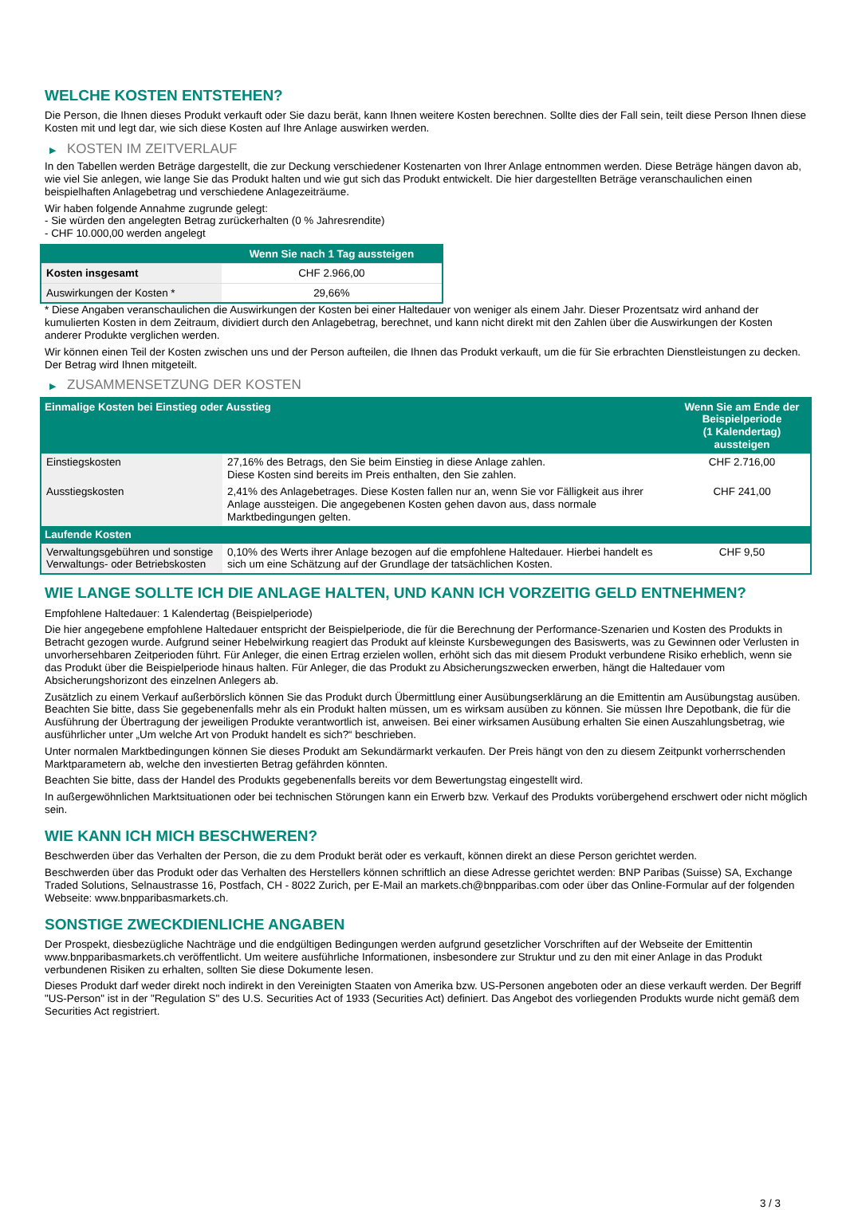WELCHE KOSTEN ENTSTEHEN?
Die Person, die Ihnen dieses Produkt verkauft oder Sie dazu berät, kann Ihnen weitere Kosten berechnen. Sollte dies der Fall sein, teilt diese Person Ihnen diese Kosten mit und legt dar, wie sich diese Kosten auf Ihre Anlage auswirken werden.
▶ KOSTEN IM ZEITVERLAUF
In den Tabellen werden Beträge dargestellt, die zur Deckung verschiedener Kostenarten von Ihrer Anlage entnommen werden. Diese Beträge hängen davon ab, wie viel Sie anlegen, wie lange Sie das Produkt halten und wie gut sich das Produkt entwickelt. Die hier dargestellten Beträge veranschaulichen einen beispielhaften Anlagebetrag und verschiedene Anlagezeiträume.
Wir haben folgende Annahme zugrunde gelegt:
- Sie würden den angelegten Betrag zurückerhalten (0 % Jahresrendite)
- CHF 10.000,00 werden angelegt
| | Wenn Sie nach 1 Tag aussteigen |
| --- | --- |
| Kosten insgesamt | CHF 2.966,00 |
| Auswirkungen der Kosten * | 29,66% |
* Diese Angaben veranschaulichen die Auswirkungen der Kosten bei einer Haltedauer von weniger als einem Jahr. Dieser Prozentsatz wird anhand der kumulierten Kosten in dem Zeitraum, dividiert durch den Anlagebetrag, berechnet, und kann nicht direkt mit den Zahlen über die Auswirkungen der Kosten anderer Produkte verglichen werden.
Wir können einen Teil der Kosten zwischen uns und der Person aufteilen, die Ihnen das Produkt verkauft, um die für Sie erbrachten Dienstleistungen zu decken. Der Betrag wird Ihnen mitgeteilt.
▶ ZUSAMMENSETZUNG DER KOSTEN
| Einmalige Kosten bei Einstieg oder Ausstieg | | Wenn Sie am Ende der Beispielperiode (1 Kalendertag) aussteigen |
| --- | --- | --- |
| Einstiegskosten | 27,16% des Betrags, den Sie beim Einstieg in diese Anlage zahlen. Diese Kosten sind bereits im Preis enthalten, den Sie zahlen. | CHF 2.716,00 |
| Ausstiegskosten | 2,41% des Anlagebetrages. Diese Kosten fallen nur an, wenn Sie vor Fälligkeit aus ihrer Anlage aussteigen. Die angegebenen Kosten gehen davon aus, dass normale Marktbedingungen gelten. | CHF 241,00 |
| Laufende Kosten | | |
| Verwaltungsgebühren und sonstige Verwaltungs- oder Betriebskosten | 0,10% des Werts ihrer Anlage bezogen auf die empfohlene Haltedauer. Hierbei handelt es sich um eine Schätzung auf der Grundlage der tatsächlichen Kosten. | CHF 9,50 |
WIE LANGE SOLLTE ICH DIE ANLAGE HALTEN, UND KANN ICH VORZEITIG GELD ENTNEHMEN?
Empfohlene Haltedauer: 1 Kalendertag (Beispielperiode)
Die hier angegebene empfohlene Haltedauer entspricht der Beispielperiode, die für die Berechnung der Performance-Szenarien und Kosten des Produkts in Betracht gezogen wurde. Aufgrund seiner Hebelwirkung reagiert das Produkt auf kleinste Kursbewegungen des Basiswerts, was zu Gewinnen oder Verlusten in unvorhersehbaren Zeitperioden führt. Für Anleger, die einen Ertrag erzielen wollen, erhöht sich das mit diesem Produkt verbundene Risiko erheblich, wenn sie das Produkt über die Beispielperiode hinaus halten. Für Anleger, die das Produkt zu Absicherungszwecken erwerben, hängt die Haltedauer vom Absicherungshorizont des einzelnen Anlegers ab.
Zusätzlich zu einem Verkauf außerbörslich können Sie das Produkt durch Übermittlung einer Ausübungserklärung an die Emittentin am Ausübungstag ausüben. Beachten Sie bitte, dass Sie gegebenenfalls mehr als ein Produkt halten müssen, um es wirksam ausüben zu können. Sie müssen Ihre Depotbank, die für die Ausführung der Übertragung der jeweiligen Produkte verantwortlich ist, anweisen. Bei einer wirksamen Ausübung erhalten Sie einen Auszahlungsbetrag, wie ausführlicher unter „Um welche Art von Produkt handelt es sich?“ beschrieben.
Unter normalen Marktbedingungen können Sie dieses Produkt am Sekundärmarkt verkaufen. Der Preis hängt von den zu diesem Zeitpunkt vorherrschenden Marktparametern ab, welche den investierten Betrag gefährden könnten.
Beachten Sie bitte, dass der Handel des Produkts gegebenenfalls bereits vor dem Bewertungstag eingestellt wird.
In außergewöhnlichen Marktsituationen oder bei technischen Störungen kann ein Erwerb bzw. Verkauf des Produkts vorübergehend erschwert oder nicht möglich sein.
WIE KANN ICH MICH BESCHWEREN?
Beschwerden über das Verhalten der Person, die zu dem Produkt berät oder es verkauft, können direkt an diese Person gerichtet werden.
Beschwerden über das Produkt oder das Verhalten des Herstellers können schriftlich an diese Adresse gerichtet werden: BNP Paribas (Suisse) SA, Exchange Traded Solutions, Selnaustrasse 16, Postfach, CH - 8022 Zurich, per E-Mail an markets.ch@bnpparibas.com oder über das Online-Formular auf der folgenden Webseite: www.bnpparibasmarkets.ch.
SONSTIGE ZWECKDIENLICHE ANGABEN
Der Prospekt, diesbezügliche Nachträge und die endgültigen Bedingungen werden aufgrund gesetzlicher Vorschriften auf der Webseite der Emittentin www.bnpparibasmarkets.ch veröffentlicht. Um weitere ausführliche Informationen, insbesondere zur Struktur und zu den mit einer Anlage in das Produkt verbundenen Risiken zu erhalten, sollten Sie diese Dokumente lesen.
Dieses Produkt darf weder direkt noch indirekt in den Vereinigten Staaten von Amerika bzw. US-Personen angeboten oder an diese verkauft werden. Der Begriff "US-Person" ist in der "Regulation S" des U.S. Securities Act of 1933 (Securities Act) definiert. Das Angebot des vorliegenden Produkts wurde nicht gemäß dem Securities Act registriert.
3 / 3